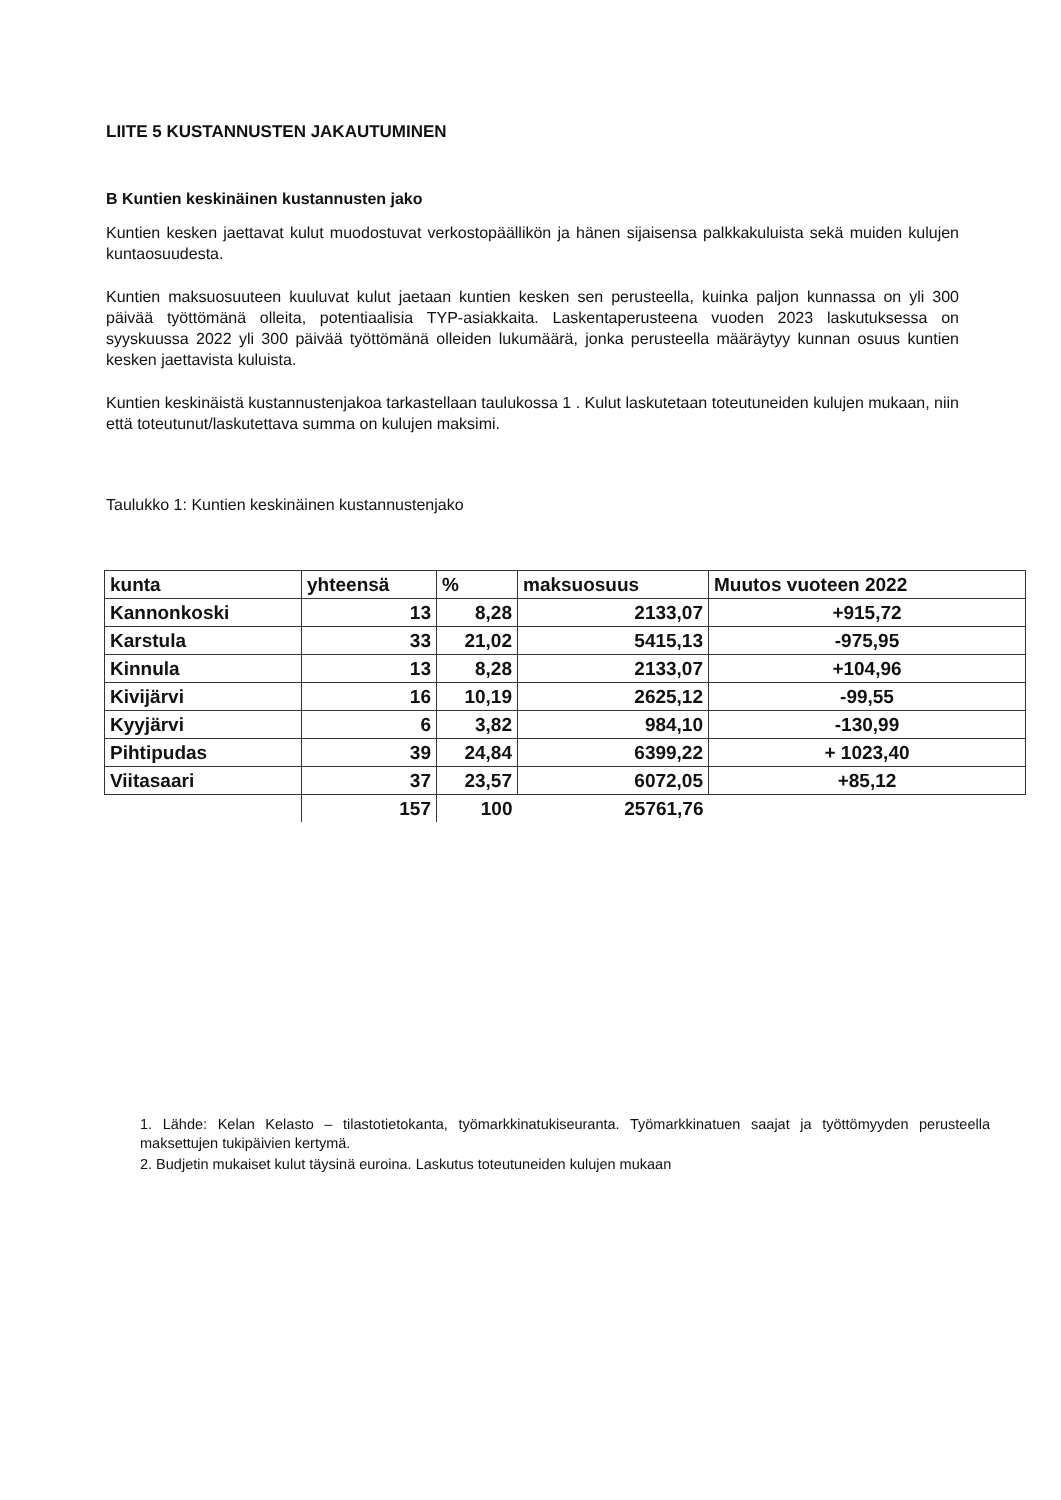LIITE 5 KUSTANNUSTEN JAKAUTUMINEN
B Kuntien keskinäinen kustannusten jako
Kuntien kesken jaettavat kulut muodostuvat verkostopäällikön ja hänen sijaisensa palkkakuluista sekä muiden kulujen kuntaosuudesta.
Kuntien maksuosuuteen kuuluvat kulut jaetaan kuntien kesken sen perusteella, kuinka paljon kunnassa on yli 300 päivää työttömänä olleita, potentiaalisia TYP-asiakkaita. Laskentaperusteena vuoden 2023 laskutuksessa on syyskuussa 2022 yli 300 päivää työttömänä olleiden lukumäärä, jonka perusteella määräytyy kunnan osuus kuntien kesken jaettavista kuluista.
Kuntien keskinäistä kustannustenjakoa tarkastellaan taulukossa 1 . Kulut laskutetaan toteutuneiden kulujen mukaan, niin että toteutunut/laskutettava summa on kulujen maksimi.
Taulukko 1: Kuntien keskinäinen kustannustenjako
| kunta | yhteensä | % | maksuosuus | Muutos vuoteen 2022 |
| --- | --- | --- | --- | --- |
| Kannonkoski | 13 | 8,28 | 2133,07 | +915,72 |
| Karstula | 33 | 21,02 | 5415,13 | -975,95 |
| Kinnula | 13 | 8,28 | 2133,07 | +104,96 |
| Kivijärvi | 16 | 10,19 | 2625,12 | -99,55 |
| Kyyjärvi | 6 | 3,82 | 984,10 | -130,99 |
| Pihtipudas | 39 | 24,84 | 6399,22 | + 1023,40 |
| Viitasaari | 37 | 23,57 | 6072,05 | +85,12 |
| | 157 | 100 | 25761,76 | |
1. Lähde: Kelan Kelasto – tilastotietokanta, työmarkkinatukiseuranta. Työmarkkinatuen saajat ja työttömyyden perusteella maksettujen tukipäivien kertymä.
2. Budjetin mukaiset kulut täysinä euroina. Laskutus toteutuneiden kulujen mukaan